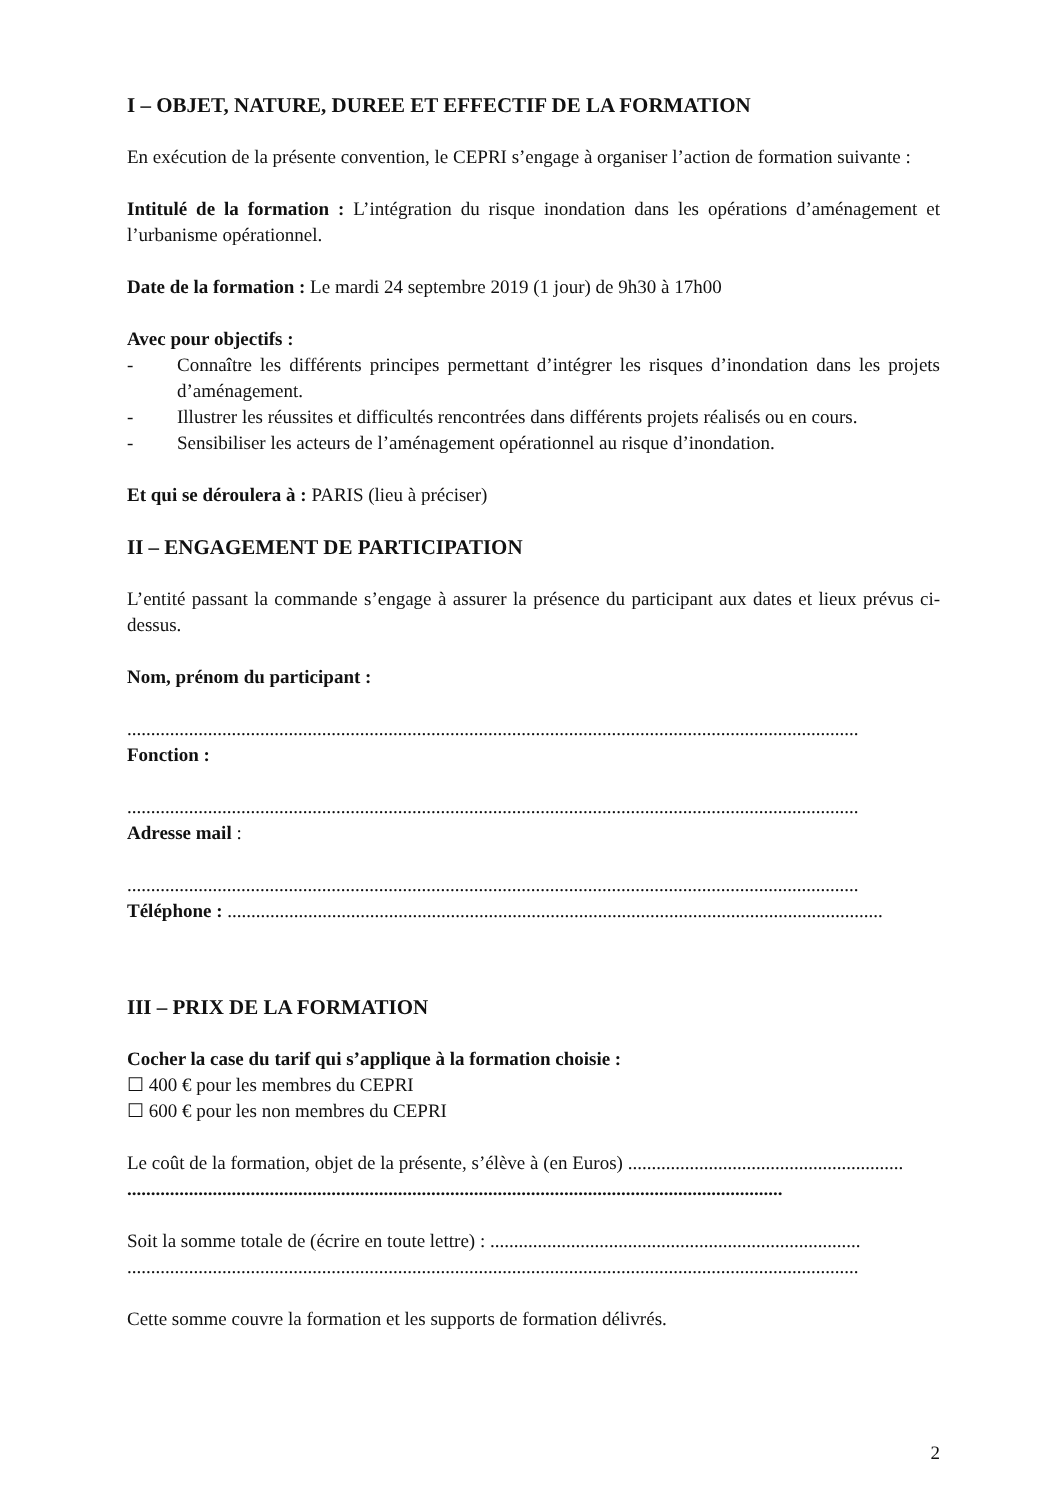I – OBJET, NATURE, DUREE ET EFFECTIF DE LA FORMATION
En exécution de la présente convention, le CEPRI s’engage à organiser l’action de formation suivante :
Intitulé de la formation : L’intégration du risque inondation dans les opérations d’aménagement et l’urbanisme opérationnel.
Date de la formation : Le mardi 24 septembre 2019 (1 jour) de 9h30 à 17h00
Avec pour objectifs :
- Connaître les différents principes permettant d’intégrer les risques d’inondation dans les projets d’aménagement.
- Illustrer les réussites et difficultés rencontrées dans différents projets réalisés ou en cours.
- Sensibiliser les acteurs de l’aménagement opérationnel au risque d’inondation.
Et qui se déroulera à : PARIS (lieu à préciser)
II – ENGAGEMENT DE PARTICIPATION
L’entité passant la commande s’engage à assurer la présence du participant aux dates et lieux prévus ci-dessus.
Nom, prénom du participant :
..........................................................................................................................................................
Fonction :
..........................................................................................................................................................
Adresse mail :
..........................................................................................................................................................
Téléphone : ..........................................................................................................................................
III – PRIX DE LA FORMATION
Cocher la case du tarif qui s’applique à la formation choisie :
☐ 400 € pour les membres du CEPRI
☐ 600 € pour les non membres du CEPRI
Le coût de la formation, objet de la présente, s’élève à (en Euros) ..........................................................
..........................................................................................................................................
Soit la somme totale de (écrire en toute lettre) : ..............................................................................
..........................................................................................................................................................
Cette somme couvre la formation et les supports de formation délivrés.
2